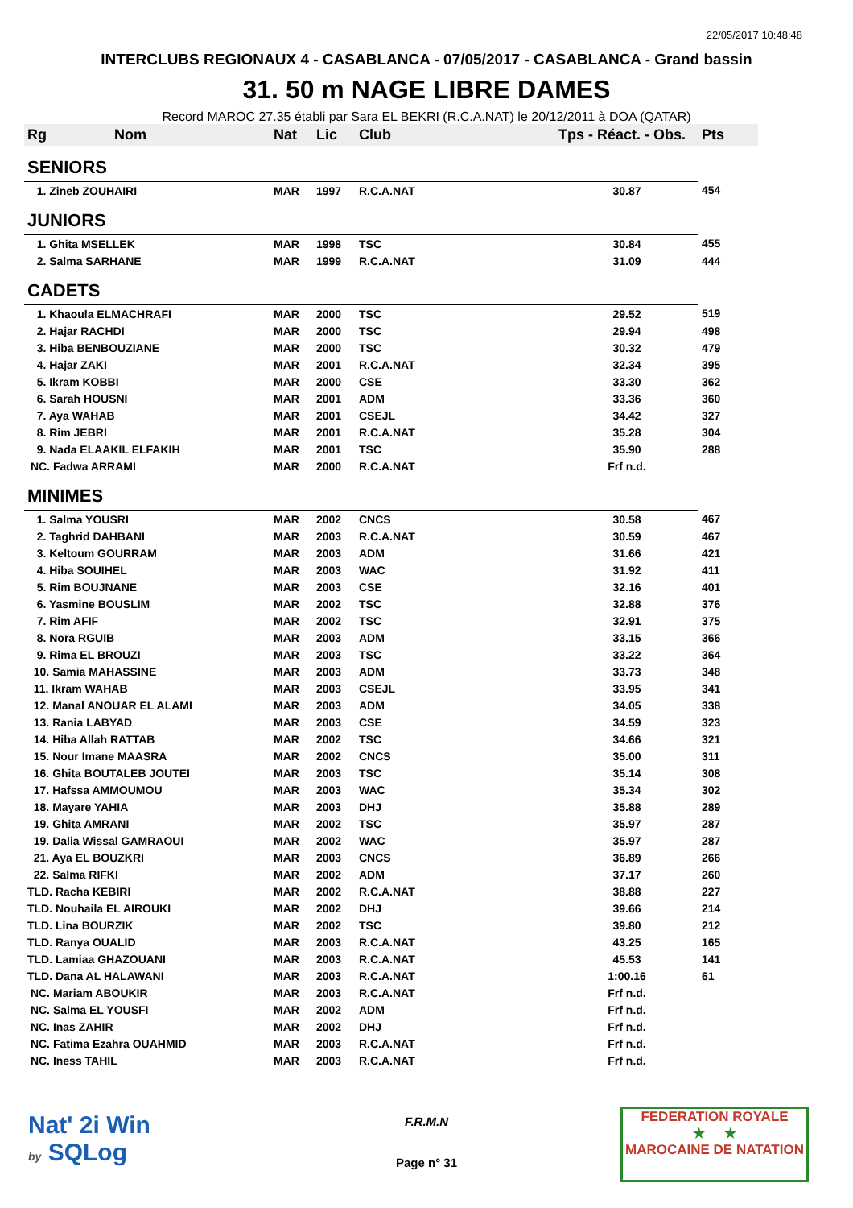22/05/2017 10:48:48
INTERCLUBS REGIONAUX 4 - CASABLANCA - 07/05/2017 - CASABLANCA - Grand bassin
31. 50 m NAGE LIBRE DAMES
Record MAROC 27.35 établi par Sara EL BEKRI (R.C.A.NAT) le 20/12/2011 à DOA (QATAR)
| Rg | Nom | Nat | Lic | Club | Tps - Réact. - Obs. | Pts |
| --- | --- | --- | --- | --- | --- | --- |
| SENIORS | | | | | | |
| 1. Zineb ZOUHAIRI | | MAR | 1997 | R.C.A.NAT | 30.87 | 454 |
| JUNIORS | | | | | | |
| 1. Ghita MSELLEK | | MAR | 1998 | TSC | 30.84 | 455 |
| 2. Salma SARHANE | | MAR | 1999 | R.C.A.NAT | 31.09 | 444 |
| CADETS | | | | | | |
| 1. Khaoula ELMACHRAFI | | MAR | 2000 | TSC | 29.52 | 519 |
| 2. Hajar RACHDI | | MAR | 2000 | TSC | 29.94 | 498 |
| 3. Hiba BENBOUZIANE | | MAR | 2000 | TSC | 30.32 | 479 |
| 4. Hajar ZAKI | | MAR | 2001 | R.C.A.NAT | 32.34 | 395 |
| 5. Ikram KOBBI | | MAR | 2000 | CSE | 33.30 | 362 |
| 6. Sarah HOUSNI | | MAR | 2001 | ADM | 33.36 | 360 |
| 7. Aya WAHAB | | MAR | 2001 | CSEJL | 34.42 | 327 |
| 8. Rim JEBRI | | MAR | 2001 | R.C.A.NAT | 35.28 | 304 |
| 9. Nada ELAAKIL ELFAKIH | | MAR | 2001 | TSC | 35.90 | 288 |
| NC. Fadwa ARRAMI | | MAR | 2000 | R.C.A.NAT | Frf n.d. | |
| MINIMES | | | | | | |
| 1. Salma YOUSRI | | MAR | 2002 | CNCS | 30.58 | 467 |
| 2. Taghrid DAHBANI | | MAR | 2003 | R.C.A.NAT | 30.59 | 467 |
| 3. Keltoum GOURRAM | | MAR | 2003 | ADM | 31.66 | 421 |
| 4. Hiba SOUIHEL | | MAR | 2003 | WAC | 31.92 | 411 |
| 5. Rim BOUJNANE | | MAR | 2003 | CSE | 32.16 | 401 |
| 6. Yasmine BOUSLIM | | MAR | 2002 | TSC | 32.88 | 376 |
| 7. Rim AFIF | | MAR | 2002 | TSC | 32.91 | 375 |
| 8. Nora RGUIB | | MAR | 2003 | ADM | 33.15 | 366 |
| 9. Rima EL BROUZI | | MAR | 2003 | TSC | 33.22 | 364 |
| 10. Samia MAHASSINE | | MAR | 2003 | ADM | 33.73 | 348 |
| 11. Ikram WAHAB | | MAR | 2003 | CSEJL | 33.95 | 341 |
| 12. Manal ANOUAR EL ALAMI | | MAR | 2003 | ADM | 34.05 | 338 |
| 13. Rania LABYAD | | MAR | 2003 | CSE | 34.59 | 323 |
| 14. Hiba Allah RATTAB | | MAR | 2002 | TSC | 34.66 | 321 |
| 15. Nour Imane MAASRA | | MAR | 2002 | CNCS | 35.00 | 311 |
| 16. Ghita BOUTALEB JOUTEI | | MAR | 2003 | TSC | 35.14 | 308 |
| 17. Hafssa AMMOUMOU | | MAR | 2003 | WAC | 35.34 | 302 |
| 18. Mayare YAHIA | | MAR | 2003 | DHJ | 35.88 | 289 |
| 19. Ghita AMRANI | | MAR | 2002 | TSC | 35.97 | 287 |
| 19. Dalia Wissal GAMRAOUI | | MAR | 2002 | WAC | 35.97 | 287 |
| 21. Aya EL BOUZKRI | | MAR | 2003 | CNCS | 36.89 | 266 |
| 22. Salma RIFKI | | MAR | 2002 | ADM | 37.17 | 260 |
| TLD. Racha KEBIRI | | MAR | 2002 | R.C.A.NAT | 38.88 | 227 |
| TLD. Nouhaila EL AIROUKI | | MAR | 2002 | DHJ | 39.66 | 214 |
| TLD. Lina BOURZIK | | MAR | 2002 | TSC | 39.80 | 212 |
| TLD. Ranya OUALID | | MAR | 2003 | R.C.A.NAT | 43.25 | 165 |
| TLD. Lamiaa GHAZOUANI | | MAR | 2003 | R.C.A.NAT | 45.53 | 141 |
| TLD. Dana AL HALAWANI | | MAR | 2003 | R.C.A.NAT | 1:00.16 | 61 |
| NC. Mariam ABOUKIR | | MAR | 2003 | R.C.A.NAT | Frf n.d. | |
| NC. Salma EL YOUSFI | | MAR | 2002 | ADM | Frf n.d. | |
| NC. Inas ZAHIR | | MAR | 2002 | DHJ | Frf n.d. | |
| NC. Fatima Ezahra OUAHMID | | MAR | 2003 | R.C.A.NAT | Frf n.d. | |
| NC. Iness TAHIL | | MAR | 2003 | R.C.A.NAT | Frf n.d. | |
Nat' 2i Win
by SQLog
F.R.M.N
Page n° 31
FEDERATION ROYALE
★ ★
MAROCAINE DE NATATION